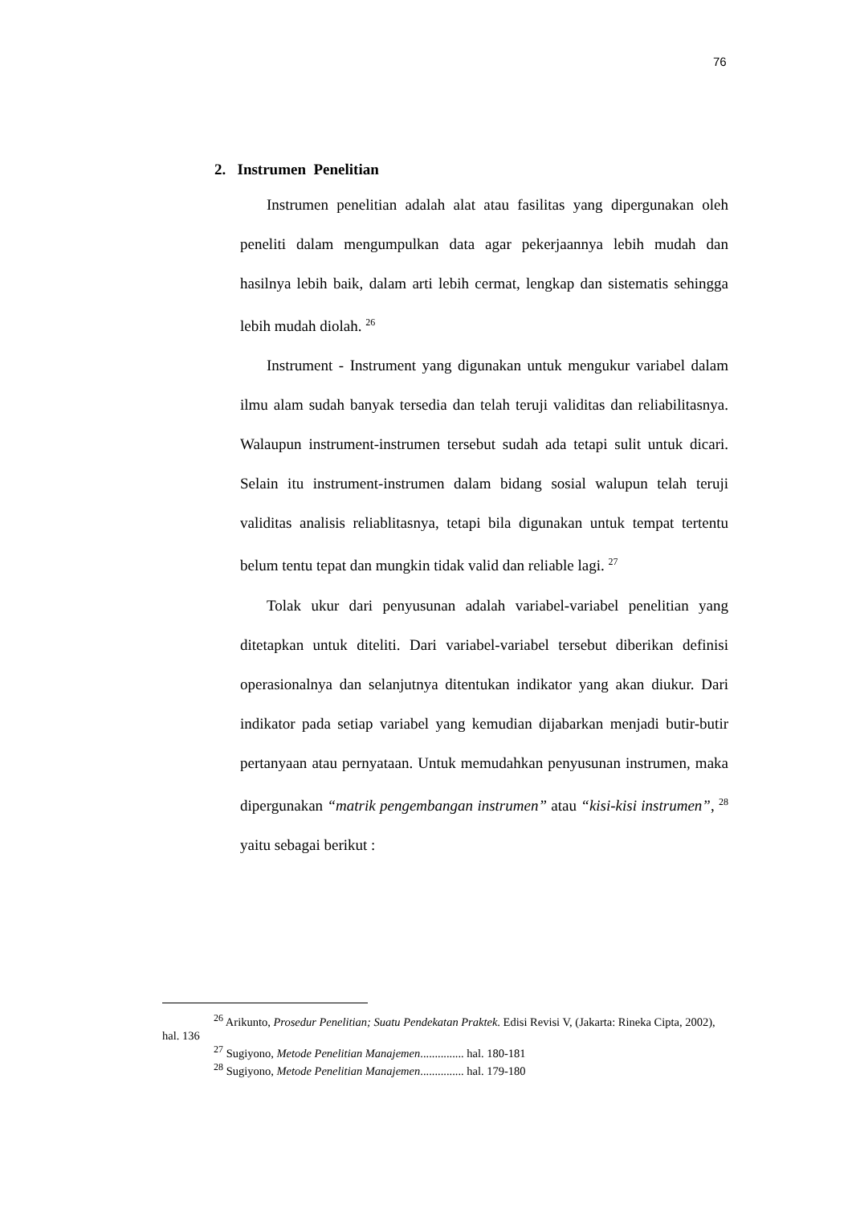76
2. Instrumen Penelitian
Instrumen penelitian adalah alat atau fasilitas yang dipergunakan oleh peneliti dalam mengumpulkan data agar pekerjaannya lebih mudah dan hasilnya lebih baik, dalam arti lebih cermat, lengkap dan sistematis sehingga lebih mudah diolah. <sup>26</sup>
Instrument - Instrument yang digunakan untuk mengukur variabel dalam ilmu alam sudah banyak tersedia dan telah teruji validitas dan reliabilitasnya. Walaupun instrument-instrumen tersebut sudah ada tetapi sulit untuk dicari. Selain itu instrument-instrumen dalam bidang sosial walupun telah teruji validitas analisis reliablitasnya, tetapi bila digunakan untuk tempat tertentu belum tentu tepat dan mungkin tidak valid dan reliable lagi. <sup>27</sup>
Tolak ukur dari penyusunan adalah variabel-variabel penelitian yang ditetapkan untuk diteliti. Dari variabel-variabel tersebut diberikan definisi operasionalnya dan selanjutnya ditentukan indikator yang akan diukur. Dari indikator pada setiap variabel yang kemudian dijabarkan menjadi butir-butir pertanyaan atau pernyataan. Untuk memudahkan penyusunan instrumen, maka dipergunakan “matrik pengembangan instrumen” atau “kisi-kisi instrumen”, <sup>28</sup> yaitu sebagai berikut :
<sup>26</sup> Arikunto, Prosedur Penelitian; Suatu Pendekatan Praktek. Edisi Revisi V, (Jakarta: Rineka Cipta, 2002), hal. 136
<sup>27</sup> Sugiyono, Metode Penelitian Manajemen............... hal. 180-181
<sup>28</sup> Sugiyono, Metode Penelitian Manajemen............... hal. 179-180